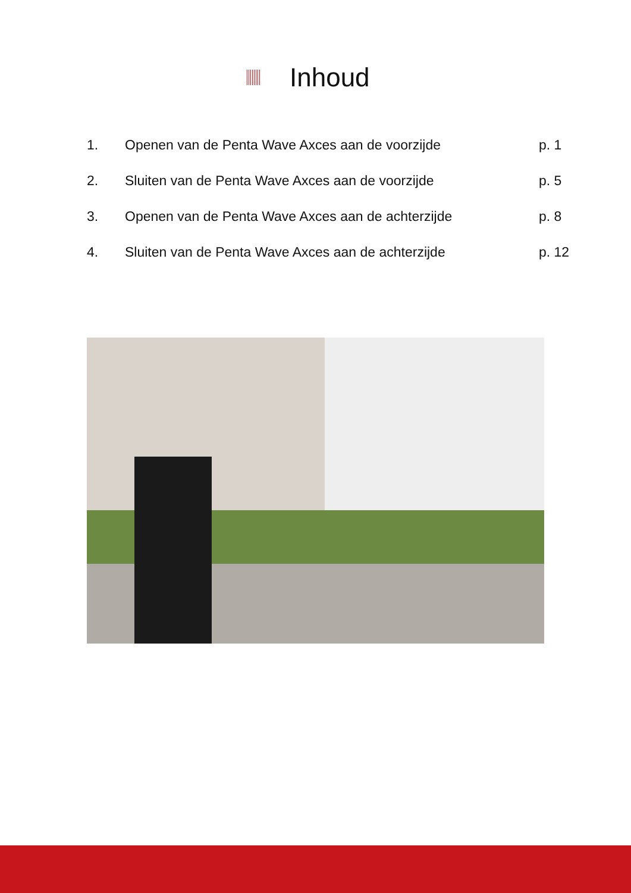Inhoud
1. Openen van de Penta Wave Axces aan de voorzijde p. 1
2. Sluiten van de Penta Wave Axces aan de voorzijde p. 5
3. Openen van de Penta Wave Axces aan de achterzijde p. 8
4. Sluiten van de Penta Wave Axces aan de achterzijde p. 12